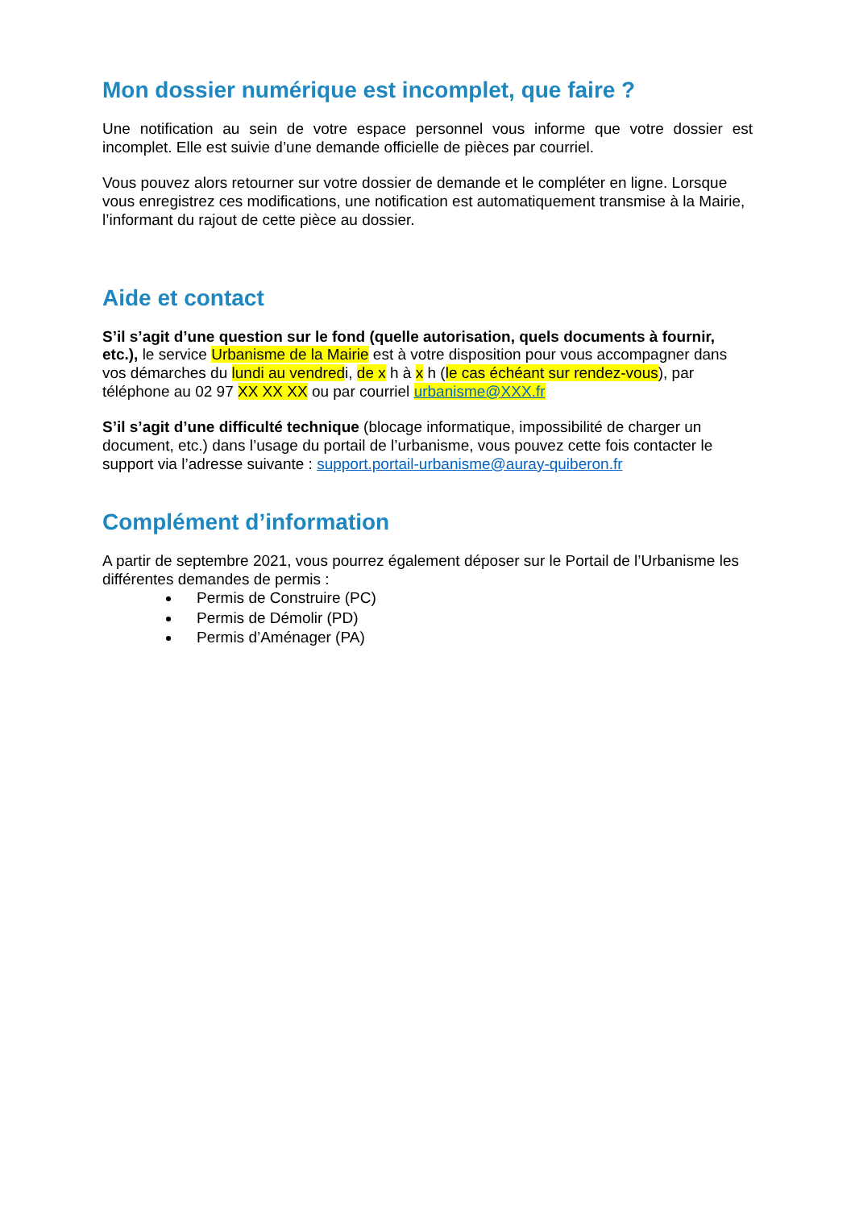Mon dossier numérique est incomplet, que faire ?
Une notification au sein de votre espace personnel vous informe que votre dossier est incomplet. Elle est suivie d’une demande officielle de pièces par courriel.
Vous pouvez alors retourner sur votre dossier de demande et le compléter en ligne. Lorsque vous enregistrez ces modifications, une notification est automatiquement transmise à la Mairie, l’informant du rajout de cette pièce au dossier.
Aide et contact
S’il s’agit d’une question sur le fond (quelle autorisation, quels documents à fournir, etc.), le service Urbanisme de la Mairie est à votre disposition pour vous accompagner dans vos démarches du lundi au vendredi, de x h à x h (le cas échéant sur rendez-vous), par téléphone au 02 97 XX XX XX ou par courriel urbanisme@XXX.fr
S’il s’agit d’une difficulté technique (blocage informatique, impossibilité de charger un document, etc.) dans l’usage du portail de l’urbanisme, vous pouvez cette fois contacter le support via l’adresse suivante : support.portail-urbanisme@auray-quiberon.fr
Complément d’information
A partir de septembre 2021, vous pourrez également déposer sur le Portail de l’Urbanisme les différentes demandes de permis :
Permis de Construire (PC)
Permis de Démolir (PD)
Permis d’Aménager (PA)